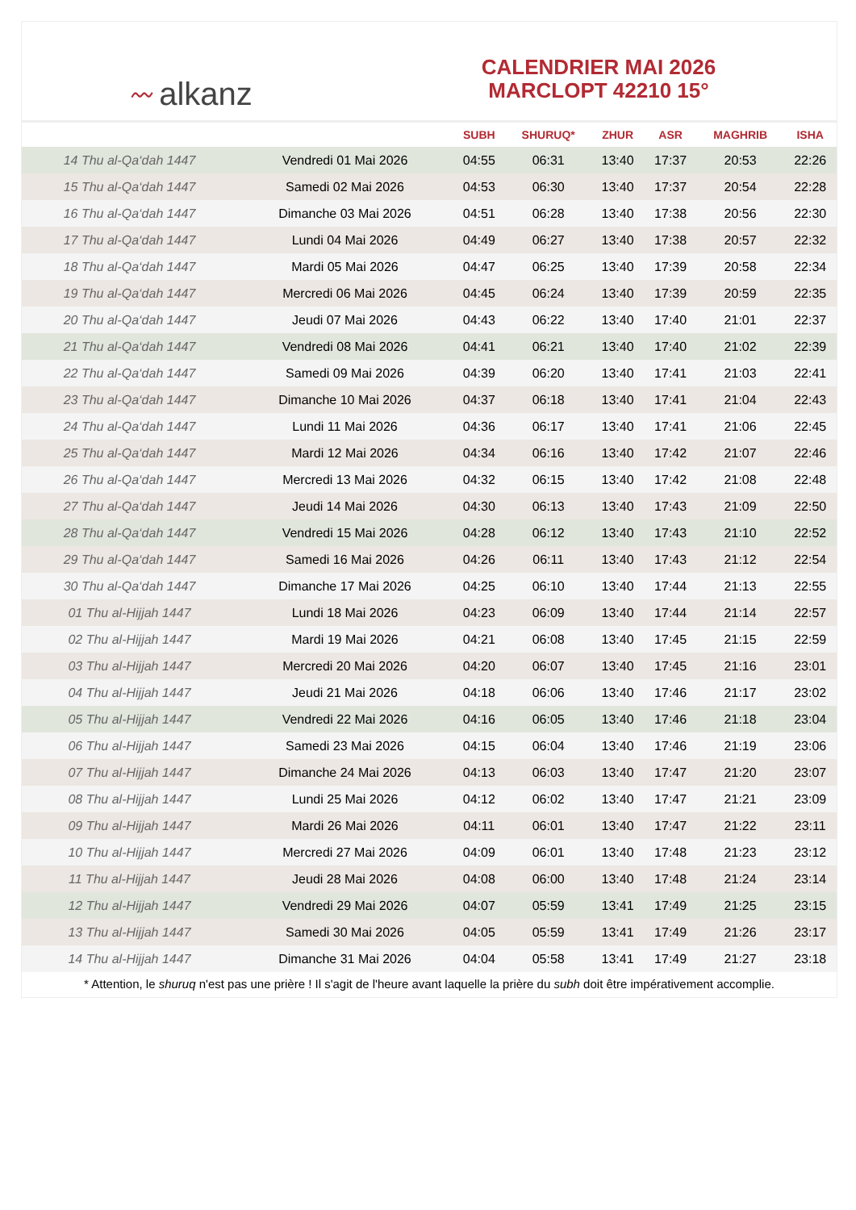〰 alkanz
CALENDRIER MAI 2026
MARCLOPT 42210 15°
| | | SUBH | SHURUQ* | ZHUR | ASR | MAGHRIB | ISHA |
| --- | --- | --- | --- | --- | --- | --- | --- |
| 14 Thu al-Qa‘dah 1447 | Vendredi 01 Mai 2026 | 04:55 | 06:31 | 13:40 | 17:37 | 20:53 | 22:26 |
| 15 Thu al-Qa‘dah 1447 | Samedi 02 Mai 2026 | 04:53 | 06:30 | 13:40 | 17:37 | 20:54 | 22:28 |
| 16 Thu al-Qa‘dah 1447 | Dimanche 03 Mai 2026 | 04:51 | 06:28 | 13:40 | 17:38 | 20:56 | 22:30 |
| 17 Thu al-Qa‘dah 1447 | Lundi 04 Mai 2026 | 04:49 | 06:27 | 13:40 | 17:38 | 20:57 | 22:32 |
| 18 Thu al-Qa‘dah 1447 | Mardi 05 Mai 2026 | 04:47 | 06:25 | 13:40 | 17:39 | 20:58 | 22:34 |
| 19 Thu al-Qa‘dah 1447 | Mercredi 06 Mai 2026 | 04:45 | 06:24 | 13:40 | 17:39 | 20:59 | 22:35 |
| 20 Thu al-Qa‘dah 1447 | Jeudi 07 Mai 2026 | 04:43 | 06:22 | 13:40 | 17:40 | 21:01 | 22:37 |
| 21 Thu al-Qa‘dah 1447 | Vendredi 08 Mai 2026 | 04:41 | 06:21 | 13:40 | 17:40 | 21:02 | 22:39 |
| 22 Thu al-Qa‘dah 1447 | Samedi 09 Mai 2026 | 04:39 | 06:20 | 13:40 | 17:41 | 21:03 | 22:41 |
| 23 Thu al-Qa‘dah 1447 | Dimanche 10 Mai 2026 | 04:37 | 06:18 | 13:40 | 17:41 | 21:04 | 22:43 |
| 24 Thu al-Qa‘dah 1447 | Lundi 11 Mai 2026 | 04:36 | 06:17 | 13:40 | 17:41 | 21:06 | 22:45 |
| 25 Thu al-Qa‘dah 1447 | Mardi 12 Mai 2026 | 04:34 | 06:16 | 13:40 | 17:42 | 21:07 | 22:46 |
| 26 Thu al-Qa‘dah 1447 | Mercredi 13 Mai 2026 | 04:32 | 06:15 | 13:40 | 17:42 | 21:08 | 22:48 |
| 27 Thu al-Qa‘dah 1447 | Jeudi 14 Mai 2026 | 04:30 | 06:13 | 13:40 | 17:43 | 21:09 | 22:50 |
| 28 Thu al-Qa‘dah 1447 | Vendredi 15 Mai 2026 | 04:28 | 06:12 | 13:40 | 17:43 | 21:10 | 22:52 |
| 29 Thu al-Qa‘dah 1447 | Samedi 16 Mai 2026 | 04:26 | 06:11 | 13:40 | 17:43 | 21:12 | 22:54 |
| 30 Thu al-Qa‘dah 1447 | Dimanche 17 Mai 2026 | 04:25 | 06:10 | 13:40 | 17:44 | 21:13 | 22:55 |
| 01 Thu al-Hijjah 1447 | Lundi 18 Mai 2026 | 04:23 | 06:09 | 13:40 | 17:44 | 21:14 | 22:57 |
| 02 Thu al-Hijjah 1447 | Mardi 19 Mai 2026 | 04:21 | 06:08 | 13:40 | 17:45 | 21:15 | 22:59 |
| 03 Thu al-Hijjah 1447 | Mercredi 20 Mai 2026 | 04:20 | 06:07 | 13:40 | 17:45 | 21:16 | 23:01 |
| 04 Thu al-Hijjah 1447 | Jeudi 21 Mai 2026 | 04:18 | 06:06 | 13:40 | 17:46 | 21:17 | 23:02 |
| 05 Thu al-Hijjah 1447 | Vendredi 22 Mai 2026 | 04:16 | 06:05 | 13:40 | 17:46 | 21:18 | 23:04 |
| 06 Thu al-Hijjah 1447 | Samedi 23 Mai 2026 | 04:15 | 06:04 | 13:40 | 17:46 | 21:19 | 23:06 |
| 07 Thu al-Hijjah 1447 | Dimanche 24 Mai 2026 | 04:13 | 06:03 | 13:40 | 17:47 | 21:20 | 23:07 |
| 08 Thu al-Hijjah 1447 | Lundi 25 Mai 2026 | 04:12 | 06:02 | 13:40 | 17:47 | 21:21 | 23:09 |
| 09 Thu al-Hijjah 1447 | Mardi 26 Mai 2026 | 04:11 | 06:01 | 13:40 | 17:47 | 21:22 | 23:11 |
| 10 Thu al-Hijjah 1447 | Mercredi 27 Mai 2026 | 04:09 | 06:01 | 13:40 | 17:48 | 21:23 | 23:12 |
| 11 Thu al-Hijjah 1447 | Jeudi 28 Mai 2026 | 04:08 | 06:00 | 13:40 | 17:48 | 21:24 | 23:14 |
| 12 Thu al-Hijjah 1447 | Vendredi 29 Mai 2026 | 04:07 | 05:59 | 13:41 | 17:49 | 21:25 | 23:15 |
| 13 Thu al-Hijjah 1447 | Samedi 30 Mai 2026 | 04:05 | 05:59 | 13:41 | 17:49 | 21:26 | 23:17 |
| 14 Thu al-Hijjah 1447 | Dimanche 31 Mai 2026 | 04:04 | 05:58 | 13:41 | 17:49 | 21:27 | 23:18 |
* Attention, le shuruq n'est pas une prière ! Il s'agit de l'heure avant laquelle la prière du subh doit être impérativement accomplie.